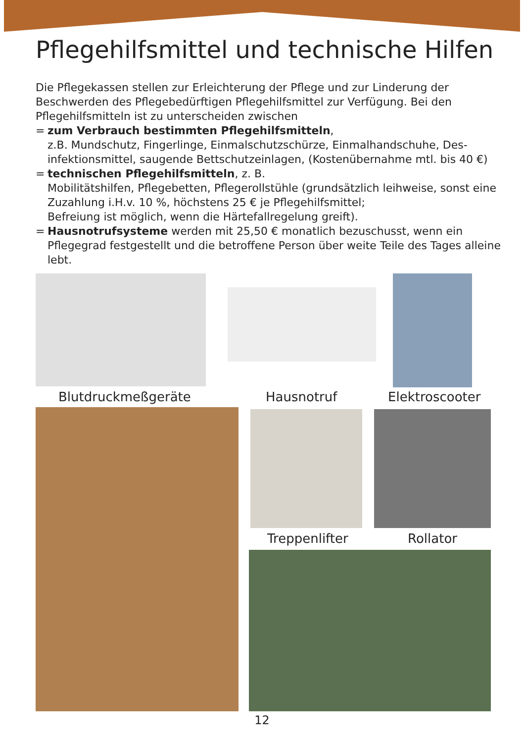Pflegehilfsmittel und technische Hilfen
Die Pflegekassen stellen zur Erleichterung der Pflege und zur Linderung der Beschwerden des Pflegebedürftigen Pflegehilfsmittel zur Verfügung. Bei den Pflegehilfsmitteln ist zu unterscheiden zwischen
= zum Verbrauch bestimmten Pflegehilfsmitteln,
z.B. Mundschutz, Fingerlinge, Einmalschutzschürze, Einmalhandschuhe, Des-infektionsmittel, saugende Bettschutzeinlagen, (Kostenübernahme mtl. bis 40 €)
= technischen Pflegehilfsmitteln, z. B.
Mobilitätshilfen, Pflegebetten, Pflegerollstühle (grundsätzlich leihweise, sonst eine Zuzahlung i.H.v. 10 %, höchstens 25 € je Pflegehilfsmittel;
Befreiung ist möglich, wenn die Härtefallregelung greift).
= Hausnotrufsysteme werden mit 25,50 € monatlich bezuschusst, wenn ein Pflegegrad festgestellt und die betroffene Person über weite Teile des Tages alleine lebt.
Blutdruckmeßgeräte Hausnotruf Elektroscooter
Treppenlifter Rollator
12